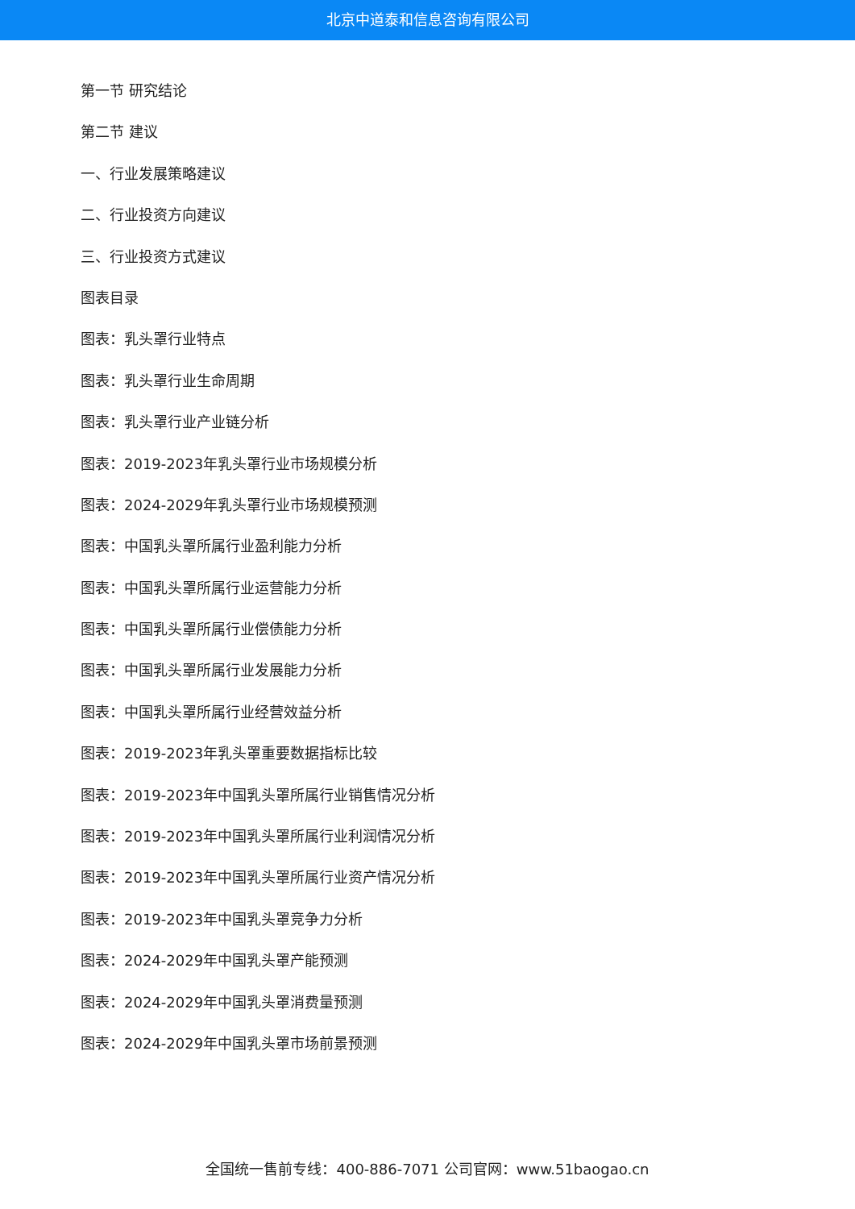北京中道泰和信息咨询有限公司
第一节 研究结论
第二节 建议
一、行业发展策略建议
二、行业投资方向建议
三、行业投资方式建议
图表目录
图表：乳头罩行业特点
图表：乳头罩行业生命周期
图表：乳头罩行业产业链分析
图表：2019-2023年乳头罩行业市场规模分析
图表：2024-2029年乳头罩行业市场规模预测
图表：中国乳头罩所属行业盈利能力分析
图表：中国乳头罩所属行业运营能力分析
图表：中国乳头罩所属行业偿债能力分析
图表：中国乳头罩所属行业发展能力分析
图表：中国乳头罩所属行业经营效益分析
图表：2019-2023年乳头罩重要数据指标比较
图表：2019-2023年中国乳头罩所属行业销售情况分析
图表：2019-2023年中国乳头罩所属行业利润情况分析
图表：2019-2023年中国乳头罩所属行业资产情况分析
图表：2019-2023年中国乳头罩竞争力分析
图表：2024-2029年中国乳头罩产能预测
图表：2024-2029年中国乳头罩消费量预测
图表：2024-2029年中国乳头罩市场前景预测
全国统一售前专线：400-886-7071 公司官网：www.51baogao.cn